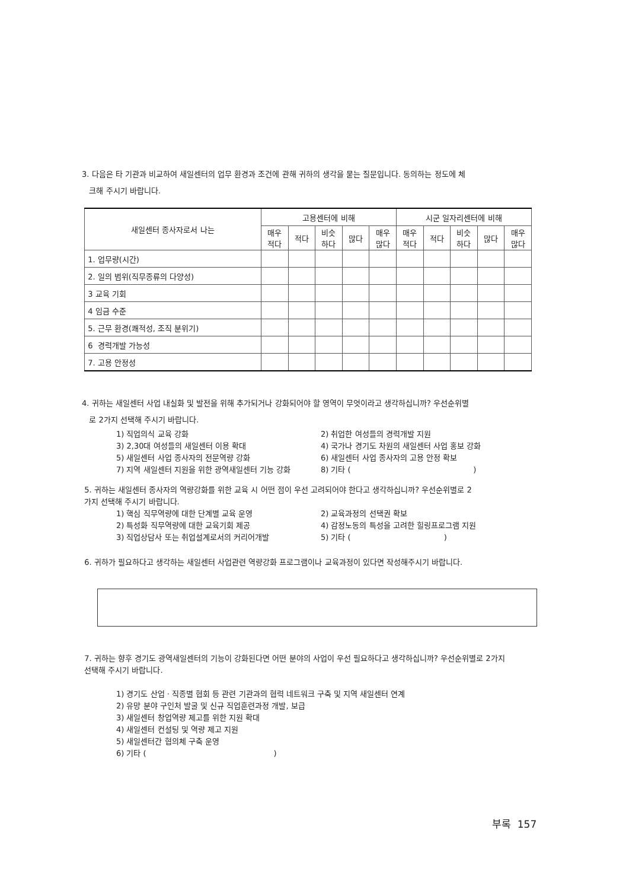3. 다음은 타 기관과 비교하여 새일센터의 업무 환경과 조건에 관해 귀하의 생각을 묻는 질문입니다. 동의하는 정도에 체
크해 주시기 바랍니다.
| 새일센터 종사자로서 나는 | 고용센터에 비해 | | | | | 시군 일자리센터에 비해 | | | | |
| --- | --- | --- | --- | --- | --- | --- | --- | --- | --- | --- |
| | 매우 적다 | 적다 | 비슷 하다 | 많다 | 매우 많다 | 매우 적다 | 적다 | 비슷 하다 | 많다 | 매우 많다 |
| 1. 업무량(시간) | | | | | | | | | | |
| 2. 일의 범위(직무종류의 다양성) | | | | | | | | | | |
| 3 교육 기회 | | | | | | | | | | |
| 4 임금 수준 | | | | | | | | | | |
| 5. 근무 환경(쾌적성, 조직 분위기) | | | | | | | | | | |
| 6 경력개발 가능성 | | | | | | | | | | |
| 7. 고용 안정성 | | | | | | | | | | |
4. 귀하는 새일센터 사업 내실화 및 발전을 위해 추가되거나 강화되어야 할 영역이 무엇이라고 생각하십니까? 우선순위별
로 2가지 선택해 주시기 바랍니다.
1) 직업의식 교육 강화 2) 취업한 여성들의 경력개발 지원 3) 2,30대 여성들의 새일센터 이용 확대 4) 국가나 경기도 차원의 새일센터 사업 홍보 강화 5) 새일센터 사업 종사자의 전문역량 강화 6) 새일센터 사업 종사자의 고용 안정 확보 7) 지역 새일센터 지원을 위한 광역새일센터 기능 강화 8) 기타 ( )
5. 귀하는 새일센터 종사자의 역량강화를 위한 교육 시 어떤 점이 우선 고려되어야 한다고 생각하십니까? 우선순위별로 2
가지 선택해 주시기 바랍니다.
1) 핵심 직무역량에 대한 단계별 교육 운영 2) 교육과정의 선택권 확보 2) 특성화 직무역량에 대한 교육기회 제공 4) 감정노동의 특성을 고려한 힐링프로그램 지원 3) 직업상담사 또는 취업설계로서의 커리어개발 5) 기타 ( )
6. 귀하가 필요하다고 생각하는 새일센터 사업관련 역량강화 프로그램이나 교육과정이 있다면 작성해주시기 바랍니다.
7. 귀하는 향후 경기도 광역새일센터의 기능이 강화된다면 어떤 분야의 사업이 우선 필요하다고 생각하십니까? 우선순위별로 2가지
선택해 주시기 바랍니다.
1) 경기도 산업 · 직종별 협회 등 관련 기관과의 협력 네트워크 구축 및 지역 새일센터 연계
2) 유망 분야 구인처 발굴 및 신규 직업훈련과정 개발, 보급
3) 새일센터 창업역량 제고를 위한 지원 확대
4) 새일센터 컨설팅 및 역량 제고 지원
5) 새일센터간 협의체 구축 운영
6) 기타 ( )
부록 157